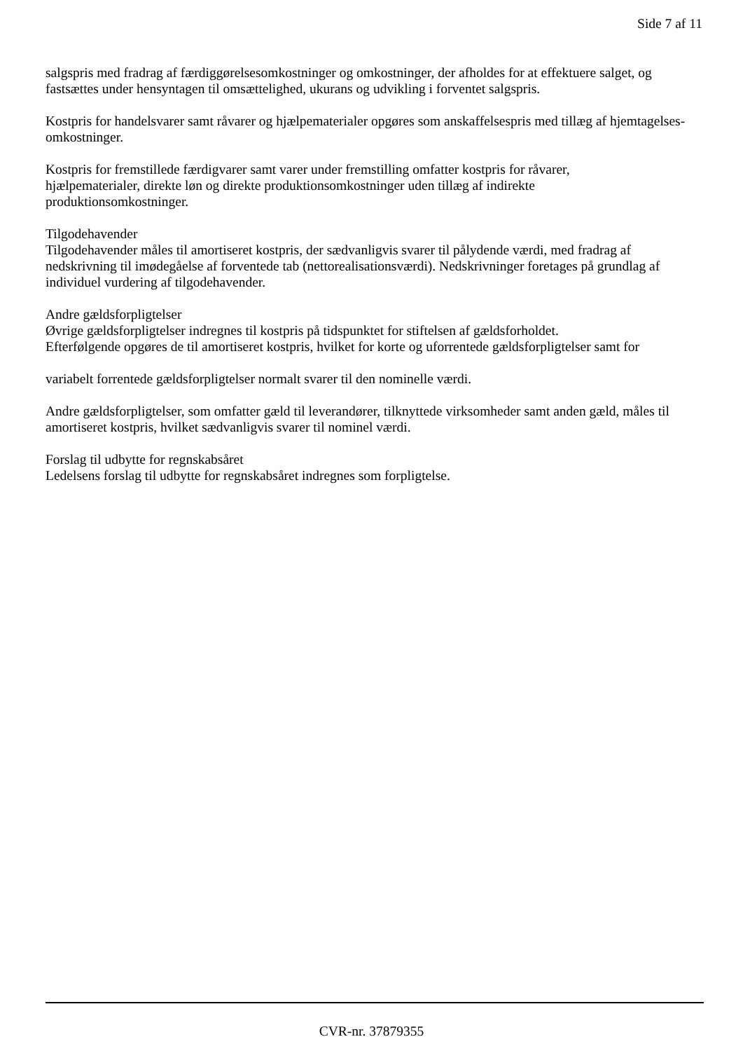Side 7 af 11
salgspris med fradrag af færdiggørelsesomkostninger og omkostninger, der afholdes for at effektuere salget, og fastsættes under hensyntagen til omsættelighed, ukurans og udvikling i forventet salgspris.
Kostpris for handelsvarer samt råvarer og hjælpematerialer opgøres som anskaffelsespris med tillæg af hjemtagelses-omkostninger.
Kostpris for fremstillede færdigvarer samt varer under fremstilling omfatter kostpris for råvarer,
hjælpematerialer, direkte løn og direkte produktionsomkostninger uden tillæg af indirekte
produktionsomkostninger.
Tilgodehavender
Tilgodehavender måles til amortiseret kostpris, der sædvanligvis svarer til pålydende værdi, med fradrag af nedskrivning til imødegåelse af forventede tab (nettorealisationsværdi). Nedskrivninger foretages på grundlag af individuel vurdering af tilgodehavender.
Andre gældsforpligtelser
Øvrige gældsforpligtelser indregnes til kostpris på tidspunktet for stiftelsen af gældsforholdet.
Efterfølgende opgøres de til amortiseret kostpris, hvilket for korte og uforrentede gældsforpligtelser samt for
variabelt forrentede gældsforpligtelser normalt svarer til den nominelle værdi.
Andre gældsforpligtelser, som omfatter gæld til leverandører, tilknyttede virksomheder samt anden gæld, måles til amortiseret kostpris, hvilket sædvanligvis svarer til nominel værdi.
Forslag til udbytte for regnskabsåret
Ledelsens forslag til udbytte for regnskabsåret indregnes som forpligtelse.
CVR-nr. 37879355